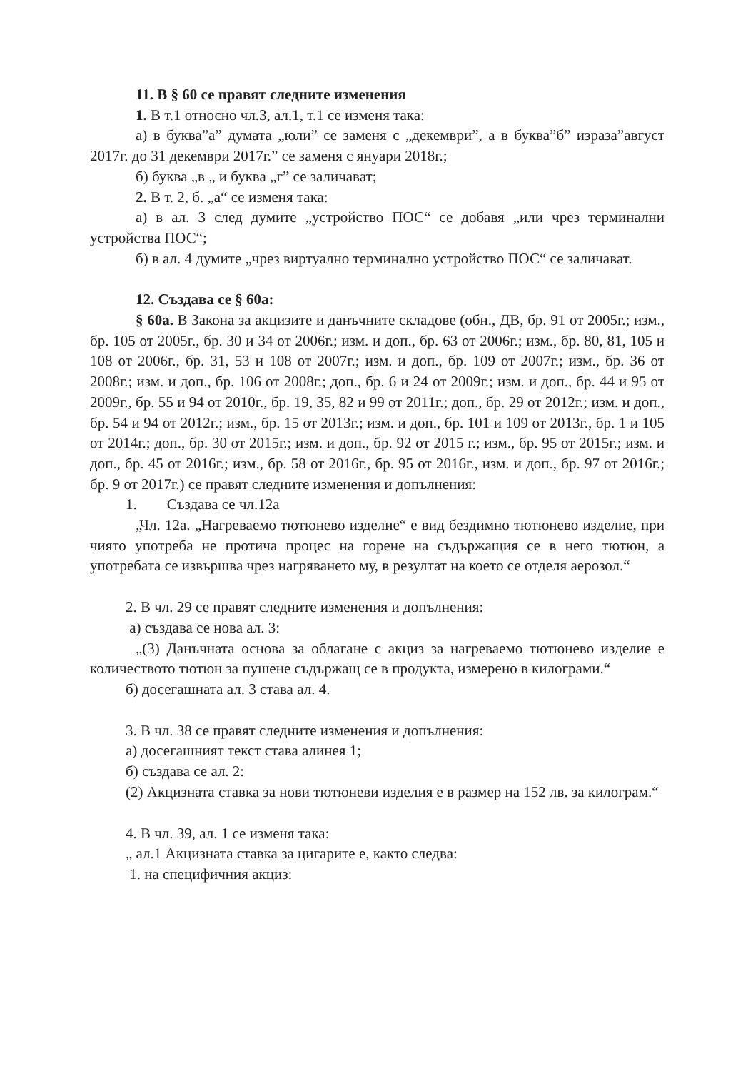11. В § 60 се правят следните изменения
1. В т.1 относно чл.3, ал.1, т.1 се изменя така:
а) в буква”а” думата „юли” се заменя с „декември”, а в буква”б” израза”август 2017г. до 31 декември 2017г.” се заменя с януари 2018г.;
б) буква „в „ и буква „г” се заличават;
2. В т. 2, б. „а“ се изменя така:
а) в ал. 3 след думите „устройство ПОС“ се добавя „или чрез терминални устройства ПОС“;
б) в ал. 4 думите „чрез виртуално терминално устройство ПОС“ се заличават.
12. Създава се § 60а:
§ 60а. В Закона за акцизите и данъчните складове (обн., ДВ, бр. 91 от 2005г.; изм., бр. 105 от 2005г., бр. 30 и 34 от 2006г.; изм. и доп., бр. 63 от 2006г.; изм., бр. 80, 81, 105 и 108 от 2006г., бр. 31, 53 и 108 от 2007г.; изм. и доп., бр. 109 от 2007г.; изм., бр. 36 от 2008г.; изм. и доп., бр. 106 от 2008г.; доп., бр. 6 и 24 от 2009г.; изм. и доп., бр. 44 и 95 от 2009г., бр. 55 и 94 от 2010г., бр. 19, 35, 82 и 99 от 2011г.; доп., бр. 29 от 2012г.; изм. и доп., бр. 54 и 94 от 2012г.; изм., бр. 15 от 2013г.; изм. и доп., бр. 101 и 109 от 2013г., бр. 1 и 105 от 2014г.; доп., бр. 30 от 2015г.; изм. и доп., бр. 92 от 2015 г.; изм., бр. 95 от 2015г.; изм. и доп., бр. 45 от 2016г.; изм., бр. 58 от 2016г., бр. 95 от 2016г., изм. и доп., бр. 97 от 2016г.; бр. 9 от 2017г.) се правят следните изменения и допълнения:
1. Създава се чл.12а
„Чл. 12а. „Нагреваемо тютюнево изделие“ е вид бездимно тютюнево изделие, при чиято употреба не протича процес на горене на съдържащия се в него тютюн, а употребата се извършва чрез нагряването му, в резултат на което се отделя аерозол.“
2. В чл. 29 се правят следните изменения и допълнения:
а) създава се нова ал. 3:
„(3) Данъчната основа за облагане с акциз за нагреваемо тютюнево изделие е количеството тютюн за пушене съдържащ се в продукта, измерено в килограми.“
б) досегашната ал. 3 става ал. 4.
3. В чл. 38 се правят следните изменения и допълнения:
а) досегашният текст става алинея 1;
б) създава се ал. 2:
(2) Акцизната ставка за нови тютюневи изделия е в размер на 152 лв. за килограм.“
4. В чл. 39, ал. 1 се изменя така:
„ ал.1 Акцизната ставка за цигарите е, както следва:
1. на специфичния акциз: